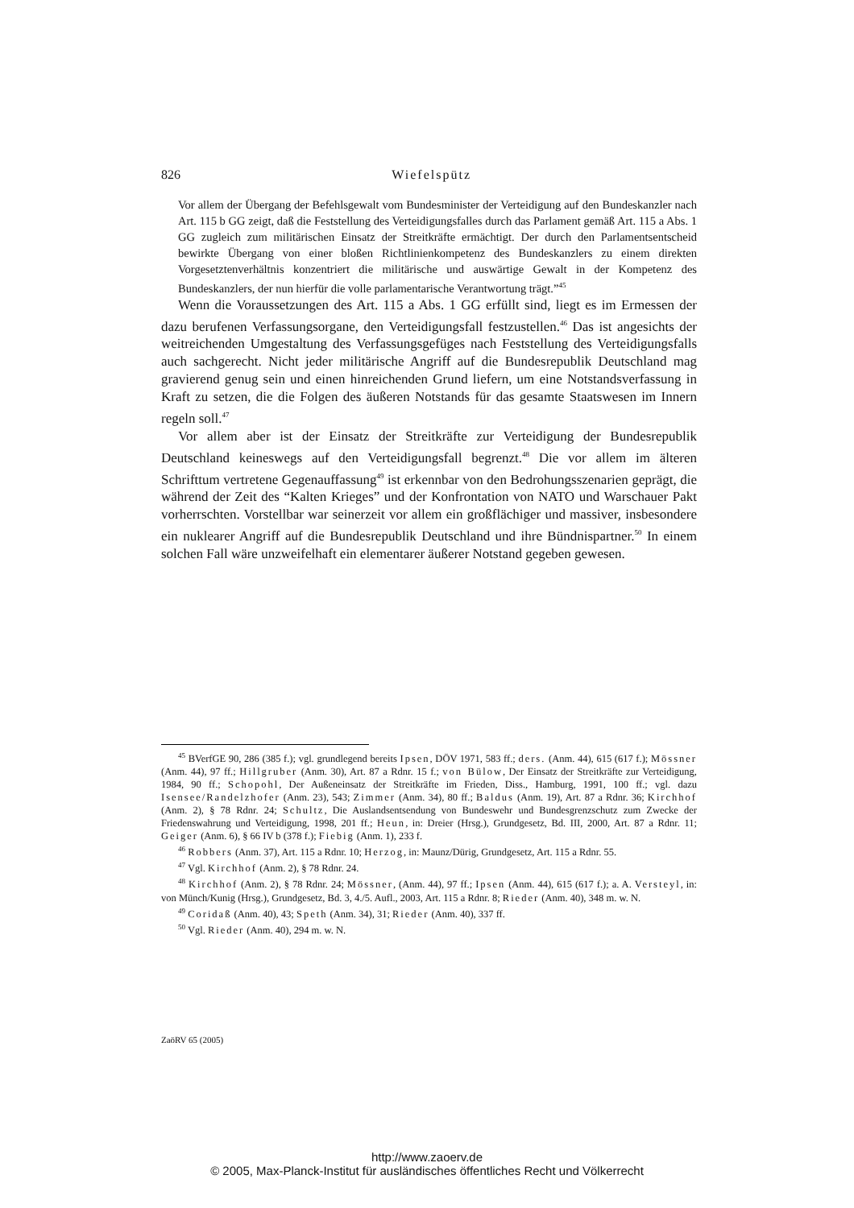826 Wiefelspütz
Vor allem der Übergang der Befehlsgewalt vom Bundesminister der Verteidigung auf den Bundeskanzler nach Art. 115 b GG zeigt, daß die Feststellung des Verteidigungsfalles durch das Parlament gemäß Art. 115 a Abs. 1 GG zugleich zum militärischen Einsatz der Streitkräfte ermächtigt. Der durch den Parlamentsentscheid bewirkte Übergang von einer bloßen Richtlinienkompetenz des Bundeskanzlers zu einem direkten Vorgesetztenverhältnis konzentriert die militärische und auswärtige Gewalt in der Kompetenz des Bundeskanzlers, der nun hierfür die volle parlamentarische Verantwortung trägt.”<sup>45</sup>
Wenn die Voraussetzungen des Art. 115 a Abs. 1 GG erfüllt sind, liegt es im Ermessen der dazu berufenen Verfassungsorgane, den Verteidigungsfall festzustellen.<sup>46</sup> Das ist angesichts der weitreichenden Umgestaltung des Verfassungsgefüges nach Feststellung des Verteidigungsfalls auch sachgerecht. Nicht jeder militärische Angriff auf die Bundesrepublik Deutschland mag gravierend genug sein und einen hinreichenden Grund liefern, um eine Notstandsverfassung in Kraft zu setzen, die die Folgen des äußeren Notstands für das gesamte Staatswesen im Innern regeln soll.<sup>47</sup>
Vor allem aber ist der Einsatz der Streitkräfte zur Verteidigung der Bundesrepublik Deutschland keineswegs auf den Verteidigungsfall begrenzt.<sup>48</sup> Die vor allem im älteren Schrifttum vertretene Gegenauffassung<sup>49</sup> ist erkennbar von den Bedrohungsszenarien geprägt, die während der Zeit des “Kalten Krieges” und der Konfrontation von NATO und Warschauer Pakt vorherrschten. Vorstellbar war seinerzeit vor allem ein großflächiger und massiver, insbesondere ein nuklearer Angriff auf die Bundesrepublik Deutschland und ihre Bündnispartner.<sup>50</sup> In einem solchen Fall wäre unzweifelhaft ein elementarer äußerer Notstand gegeben gewesen.
<sup>45</sup> BVerfGE 90, 286 (385 f.); vgl. grundlegend bereits Ipsen, DÖV 1971, 583 ff.; ders. (Anm. 44), 615 (617 f.); Mössner (Anm. 44), 97 ff.; Hillgruber (Anm. 30), Art. 87 a Rdnr. 15 f.; von Bülow, Der Einsatz der Streitkräfte zur Verteidigung, 1984, 90 ff.; Schopohl, Der Außeneinsatz der Streitkräfte im Frieden, Diss., Hamburg, 1991, 100 ff.; vgl. dazu Isensee/Randelzhofer (Anm. 23), 543; Zimmer (Anm. 34), 80 ff.; Baldus (Anm. 19), Art. 87 a Rdnr. 36; Kirchhof (Anm. 2), § 78 Rdnr. 24; Schultz, Die Auslandsentsendung von Bundeswehr und Bundesgrenzschutz zum Zwecke der Friedenswahrung und Verteidigung, 1998, 201 ff.; Heun, in: Dreier (Hrsg.), Grundgesetz, Bd. III, 2000, Art. 87 a Rdnr. 11; Geiger (Anm. 6), § 66 IV b (378 f.); Fiebig (Anm. 1), 233 f.
<sup>46</sup> Robbers (Anm. 37), Art. 115 a Rdnr. 10; Herzog, in: Maunz/Dürig, Grundgesetz, Art. 115 a Rdnr. 55.
<sup>47</sup> Vgl. Kirchhof (Anm. 2), § 78 Rdnr. 24.
<sup>48</sup> Kirchhof (Anm. 2), § 78 Rdnr. 24; Mössner, (Anm. 44), 97 ff.; Ipsen (Anm. 44), 615 (617 f.); a. A. Versteyl, in: von Münch/Kunig (Hrsg.), Grundgesetz, Bd. 3, 4./5. Aufl., 2003, Art. 115 a Rdnr. 8; Rieder (Anm. 40), 348 m. w. N.
<sup>49</sup> Coridaß (Anm. 40), 43; Speth (Anm. 34), 31; Rieder (Anm. 40), 337 ff.
<sup>50</sup> Vgl. Rieder (Anm. 40), 294 m. w. N.
ZaöRV 65 (2005)
http://www.zaoerv.de
© 2005, Max-Planck-Institut für ausländisches öffentliches Recht und Völkerrecht